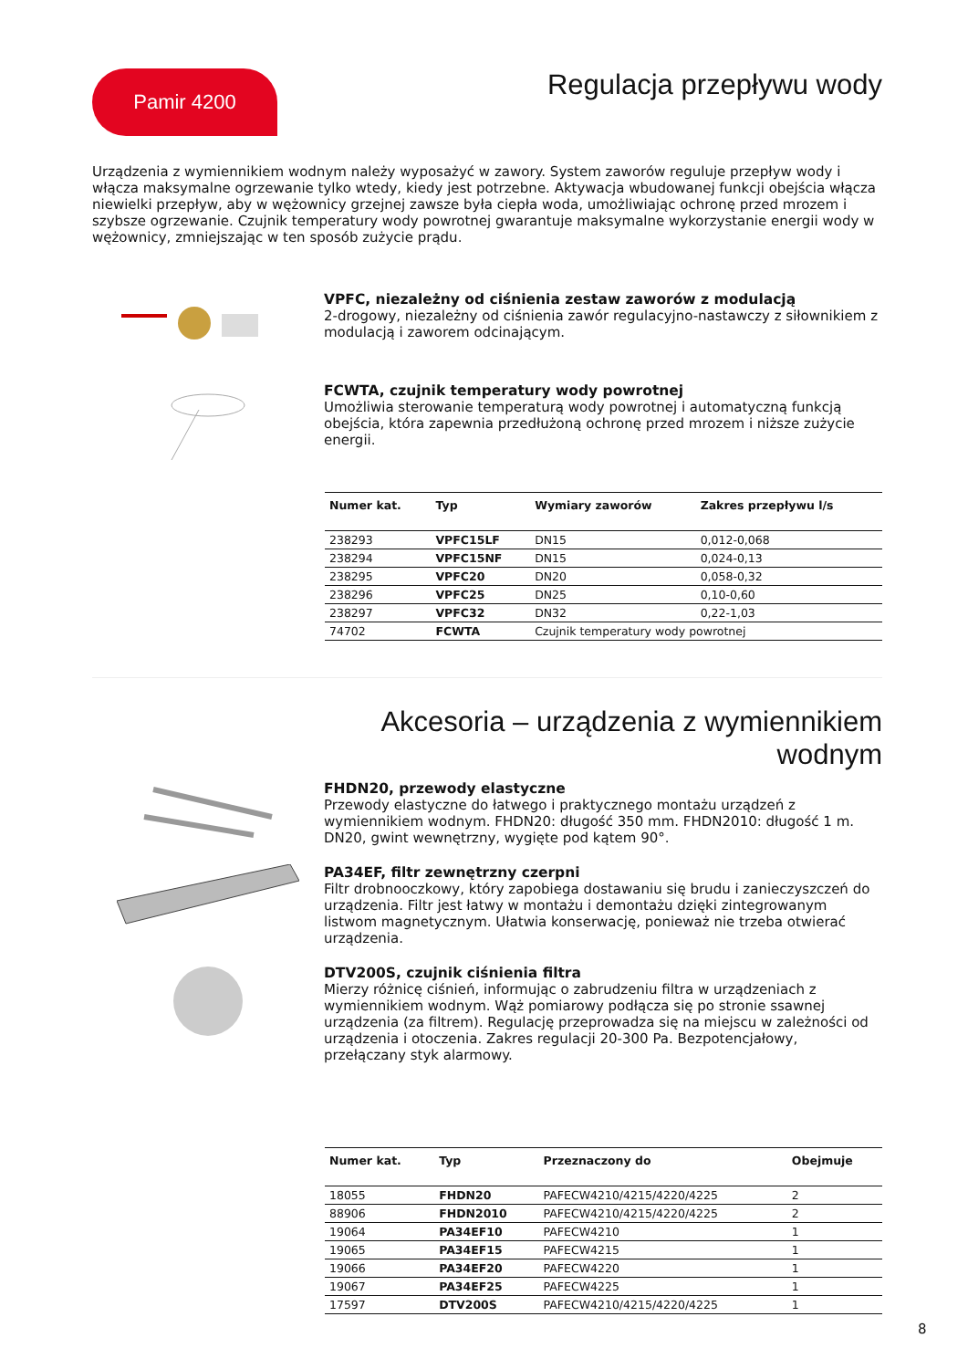Pamir 4200
Regulacja przepływu wody
Urządzenia z wymiennikiem wodnym należy wyposażyć w zawory. System zaworów reguluje przepływ wody i włącza maksymalne ogrzewanie tylko wtedy, kiedy jest potrzebne. Aktywacja wbudowanej funkcji obejścia włącza niewielki przepływ, aby w wężownicy grzejnej zawsze była ciepła woda, umożliwiając ochronę przed mrozem i szybsze ogrzewanie. Czujnik temperatury wody powrotnej gwarantuje maksymalne wykorzystanie energii wody w wężownicy, zmniejszając w ten sposób zużycie prądu.
VPFC, niezależny od ciśnienia zestaw zaworów z modulacją
2-drogowy, niezależny od ciśnienia zawór regulacyjno-nastawczy z siłownikiem z modulacją i zaworem odcinającym.
FCWTA, czujnik temperatury wody powrotnej
Umożliwia sterowanie temperaturą wody powrotnej i automatyczną funkcją obejścia, która zapewnia przedłużoną ochronę przed mrozem i niższe zużycie energii.
| Numer kat. | Typ | Wymiary zaworów | Zakres przepływu l/s |
| --- | --- | --- | --- |
| 238293 | VPFC15LF | DN15 | 0,012-0,068 |
| 238294 | VPFC15NF | DN15 | 0,024-0,13 |
| 238295 | VPFC20 | DN20 | 0,058-0,32 |
| 238296 | VPFC25 | DN25 | 0,10-0,60 |
| 238297 | VPFC32 | DN32 | 0,22-1,03 |
| 74702 | FCWTA | Czujnik temperatury wody powrotnej | |
Akcesoria – urządzenia z wymiennikiem wodnym
FHDN20, przewody elastyczne
Przewody elastyczne do łatwego i praktycznego montażu urządzeń z wymiennikiem wodnym. FHDN20: długość 350 mm. FHDN2010: długość 1 m. DN20, gwint wewnętrzny, wygięte pod kątem 90°.
PA34EF, filtr zewnętrzny czerpni
Filtr drobnooczkowy, który zapobiega dostawaniu się brudu i zanieczyszczeń do urządzenia. Filtr jest łatwy w montażu i demontażu dzięki zintegrowanym listwom magnetycznym. Ułatwia konserwację, ponieważ nie trzeba otwierać urządzenia.
DTV200S, czujnik ciśnienia filtra
Mierzy różnicę ciśnień, informując o zabrudzeniu filtra w urządzeniach z wymiennikiem wodnym. Wąż pomiarowy podłącza się po stronie ssawnej urządzenia (za filtrem). Regulację przeprowadza się na miejscu w zależności od urządzenia i otoczenia. Zakres regulacji 20-300 Pa. Bezpotencjałowy, przełączany styk alarmowy.
| Numer kat. | Typ | Przeznaczony do | Obejmuje |
| --- | --- | --- | --- |
| 18055 | FHDN20 | PAFECW4210/4215/4220/4225 | 2 |
| 88906 | FHDN2010 | PAFECW4210/4215/4220/4225 | 2 |
| 19064 | PA34EF10 | PAFECW4210 | 1 |
| 19065 | PA34EF15 | PAFECW4215 | 1 |
| 19066 | PA34EF20 | PAFECW4220 | 1 |
| 19067 | PA34EF25 | PAFECW4225 | 1 |
| 17597 | DTV200S | PAFECW4210/4215/4220/4225 | 1 |
8